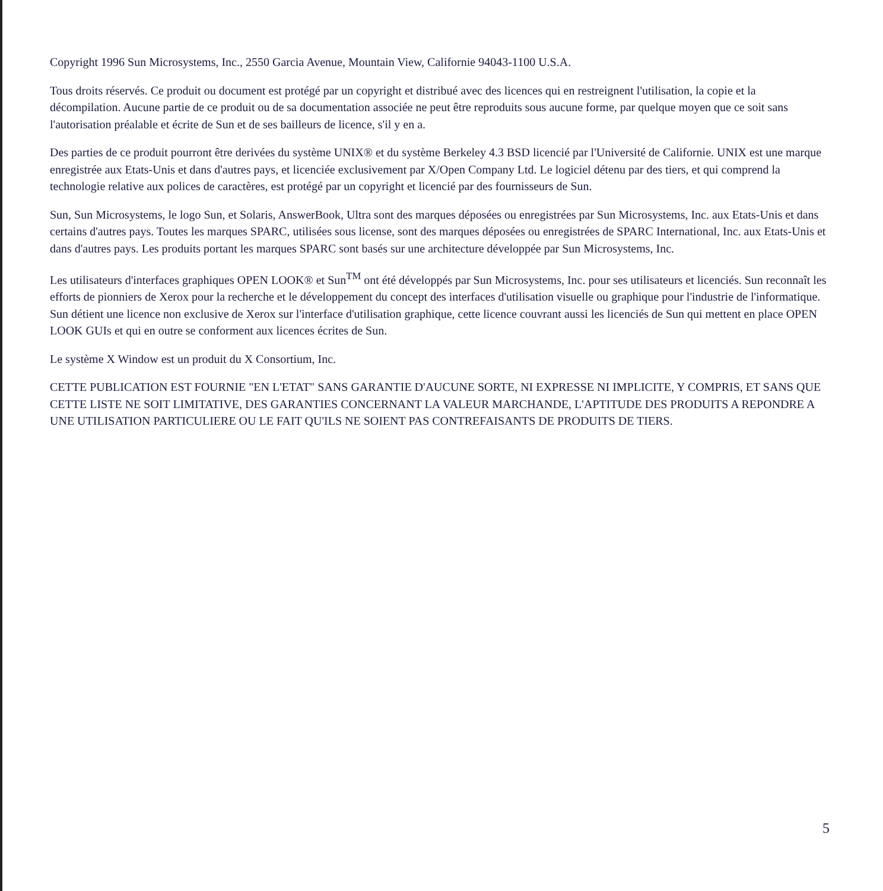Copyright 1996 Sun Microsystems, Inc., 2550 Garcia Avenue, Mountain View, Californie 94043-1100 U.S.A.
Tous droits réservés. Ce produit ou document est protégé par un copyright et distribué avec des licences qui en restreignent l'utilisation, la copie et la décompilation. Aucune partie de ce produit ou de sa documentation associée ne peut être reproduits sous aucune forme, par quelque moyen que ce soit sans l'autorisation préalable et écrite de Sun et de ses bailleurs de licence, s'il y en a.
Des parties de ce produit pourront être derivées du système UNIX® et du système Berkeley 4.3 BSD licencié par l'Université de Californie. UNIX est une marque enregistrée aux Etats-Unis et dans d'autres pays, et licenciée exclusivement par X/Open Company Ltd. Le logiciel détenu par des tiers, et qui comprend la technologie relative aux polices de caractères, est protégé par un copyright et licencié par des fournisseurs de Sun.
Sun, Sun Microsystems, le logo Sun, et Solaris, AnswerBook, Ultra sont des marques déposées ou enregistrées par Sun Microsystems, Inc. aux Etats-Unis et dans certains d'autres pays. Toutes les marques SPARC, utilisées sous license, sont des marques déposées ou enregistrées de SPARC International, Inc. aux Etats-Unis et dans d'autres pays. Les produits portant les marques SPARC sont basés sur une architecture développée par Sun Microsystems, Inc.
Les utilisateurs d'interfaces graphiques OPEN LOOK® et Sun<sup>TM</sup> ont été développés par Sun Microsystems, Inc. pour ses utilisateurs et licenciés. Sun reconnaît les efforts de pionniers de Xerox pour la recherche et le développement du concept des interfaces d'utilisation visuelle ou graphique pour l'industrie de l'informatique. Sun détient une licence non exclusive de Xerox sur l'interface d'utilisation graphique, cette licence couvrant aussi les licenciés de Sun qui mettent en place OPEN LOOK GUIs et qui en outre se conforment aux licences écrites de Sun.
Le système X Window est un produit du X Consortium, Inc.
CETTE PUBLICATION EST FOURNIE "EN L'ETAT" SANS GARANTIE D'AUCUNE SORTE, NI EXPRESSE NI IMPLICITE, Y COMPRIS, ET SANS QUE CETTE LISTE NE SOIT LIMITATIVE, DES GARANTIES CONCERNANT LA VALEUR MARCHANDE, L'APTITUDE DES PRODUITS A REPONDRE A UNE UTILISATION PARTICULIERE OU LE FAIT QU'ILS NE SOIENT PAS CONTREFAISANTS DE PRODUITS DE TIERS.
5